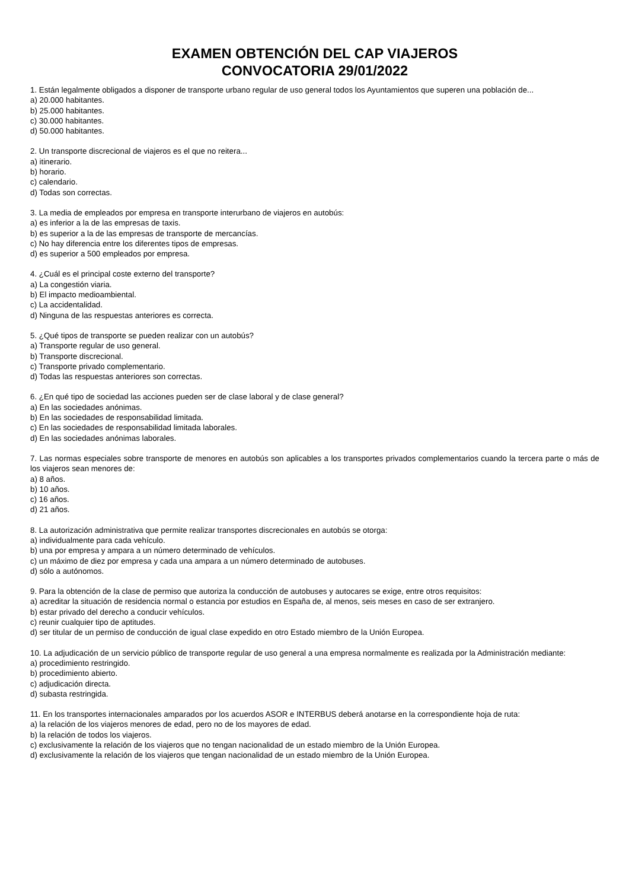EXAMEN OBTENCIÓN DEL CAP VIAJEROS
CONVOCATORIA 29/01/2022
1. Están legalmente obligados a disponer de transporte urbano regular de uso general todos los Ayuntamientos que superen una población de...
a) 20.000 habitantes.
b) 25.000 habitantes.
c) 30.000 habitantes.
d) 50.000 habitantes.
2. Un transporte discrecional de viajeros es el que no reitera...
a) itinerario.
b) horario.
c) calendario.
d) Todas son correctas.
3. La media de empleados por empresa en transporte interurbano de viajeros en autobús:
a) es inferior a la de las empresas de taxis.
b) es superior a la de las empresas de transporte de mercancías.
c) No hay diferencia entre los diferentes tipos de empresas.
d) es superior a 500 empleados por empresa.
4. ¿Cuál es el principal coste externo del transporte?
a) La congestión viaria.
b) El impacto medioambiental.
c) La accidentalidad.
d) Ninguna de las respuestas anteriores es correcta.
5. ¿Qué tipos de transporte se pueden realizar con un autobús?
a) Transporte regular de uso general.
b) Transporte discrecional.
c) Transporte privado complementario.
d) Todas las respuestas anteriores son correctas.
6. ¿En qué tipo de sociedad las acciones pueden ser de clase laboral y de clase general?
a) En las sociedades anónimas.
b) En las sociedades de responsabilidad limitada.
c) En las sociedades de responsabilidad limitada laborales.
d) En las sociedades anónimas laborales.
7. Las normas especiales sobre transporte de menores en autobús son aplicables a los transportes privados complementarios cuando la tercera parte o más de los viajeros sean menores de:
a) 8 años.
b) 10 años.
c) 16 años.
d) 21 años.
8. La autorización administrativa que permite realizar transportes discrecionales en autobús se otorga:
a) individualmente para cada vehículo.
b) una por empresa y ampara a un número determinado de vehículos.
c) un máximo de diez por empresa y cada una ampara a un número determinado de autobuses.
d) sólo a autónomos.
9. Para la obtención de la clase de permiso que autoriza la conducción de autobuses y autocares se exige, entre otros requisitos:
a) acreditar la situación de residencia normal o estancia por estudios en España de, al menos, seis meses en caso de ser extranjero.
b) estar privado del derecho a conducir vehículos.
c) reunir cualquier tipo de aptitudes.
d) ser titular de un permiso de conducción de igual clase expedido en otro Estado miembro de la Unión Europea.
10. La adjudicación de un servicio público de transporte regular de uso general a una empresa normalmente es realizada por la Administración mediante:
a) procedimiento restringido.
b) procedimiento abierto.
c) adjudicación directa.
d) subasta restringida.
11. En los transportes internacionales amparados por los acuerdos ASOR e INTERBUS deberá anotarse en la correspondiente hoja de ruta:
a) la relación de los viajeros menores de edad, pero no de los mayores de edad.
b) la relación de todos los viajeros.
c) exclusivamente la relación de los viajeros que no tengan nacionalidad de un estado miembro de la Unión Europea.
d) exclusivamente la relación de los viajeros que tengan nacionalidad de un estado miembro de la Unión Europea.